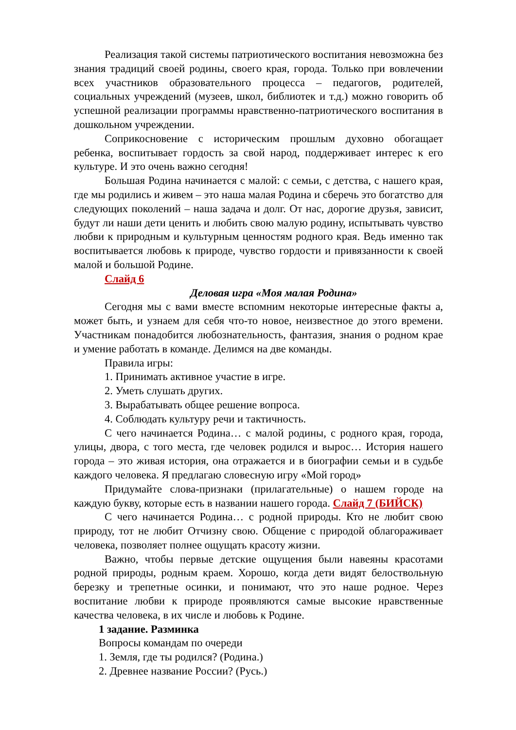Реализация такой системы патриотического воспитания невозможна без знания традиций своей родины, своего края, города. Только при вовлечении всех участников образовательного процесса – педагогов, родителей, социальных учреждений (музеев, школ, библиотек и т.д.) можно говорить об успешной реализации программы нравственно-патриотического воспитания в дошкольном учреждении.
Соприкосновение с историческим прошлым духовно обогащает ребенка, воспитывает гордость за свой народ, поддерживает интерес к его культуре. И это очень важно сегодня!
Большая Родина начинается с малой: с семьи, с детства, с нашего края, где мы родились и живем – это наша малая Родина и сберечь это богатство для следующих поколений – наша задача и долг. От нас, дорогие друзья, зависит, будут ли наши дети ценить и любить свою малую родину, испытывать чувство любви к природным и культурным ценностям родного края. Ведь именно так воспитывается любовь к природе, чувство гордости и привязанности к своей малой и большой Родине.
Слайд 6
Деловая игра «Моя малая Родина»
Сегодня мы с вами вместе вспомним некоторые интересные факты а, может быть, и узнаем для себя что-то новое, неизвестное до этого времени. Участникам понадобится любознательность, фантазия, знания о родном крае и умение работать в команде. Делимся на две команды.
Правила игры:
1. Принимать активное участие в игре.
2. Уметь слушать других.
3. Вырабатывать общее решение вопроса.
4. Соблюдать культуру речи и тактичность.
С чего начинается Родина… с малой родины, с родного края, города, улицы, двора, с того места, где человек родился и вырос… История нашего города – это живая история, она отражается и в биографии семьи и в судьбе каждого человека. Я предлагаю словесную игру «Мой город»
Придумайте слова-признаки (прилагательные) о нашем городе на каждую букву, которые есть в названии нашего города. Слайд 7 (БИЙСК)
С чего начинается Родина… с родной природы. Кто не любит свою природу, тот не любит Отчизну свою. Общение с природой облагораживает человека, позволяет полнее ощущать красоту жизни.
Важно, чтобы первые детские ощущения были навеяны красотами родной природы, родным краем. Хорошо, когда дети видят белоствольную березку и трепетные осинки, и понимают, что это наше родное. Через воспитание любви к природе проявляются самые высокие нравственные качества человека, в их числе и любовь к Родине.
1 задание. Разминка
Вопросы командам по очереди
1. Земля, где ты родился? (Родина.)
2. Древнее название России? (Русь.)